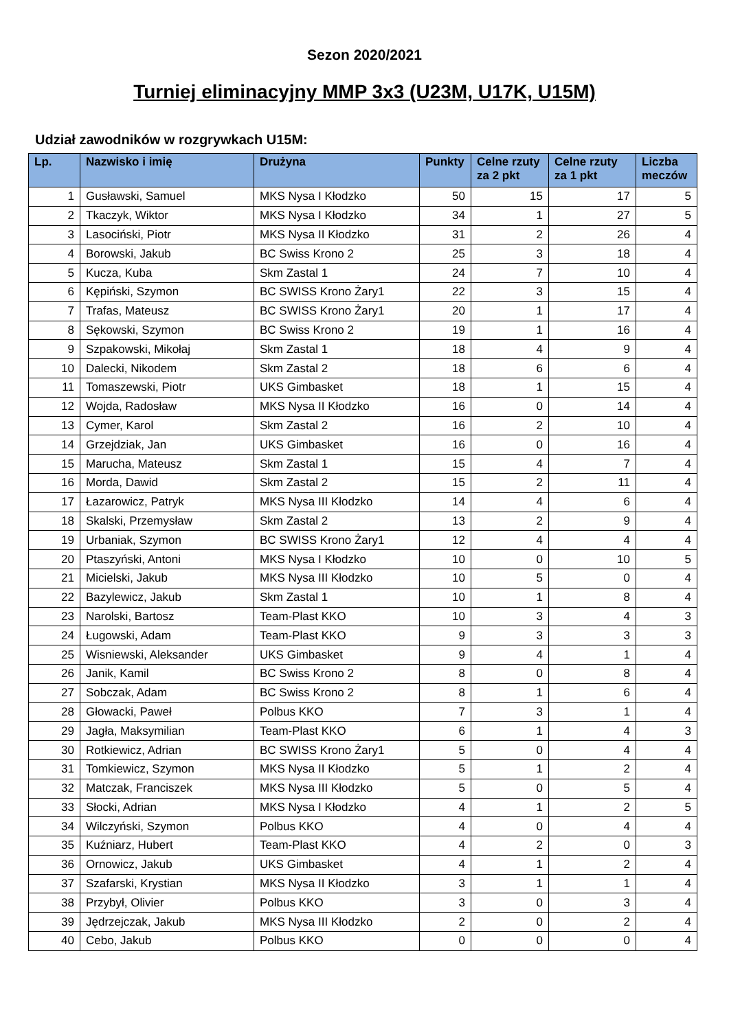Sezon 2020/2021
Turniej eliminacyjny MMP 3x3 (U23M, U17K, U15M)
Udział zawodników w rozgrywkach U15M:
| Lp. | Nazwisko i imię | Drużyna | Punkty | Celne rzuty za 2 pkt | Celne rzuty za 1 pkt | Liczba meczów |
| --- | --- | --- | --- | --- | --- | --- |
| 1 | Gusławski, Samuel | MKS Nysa I Kłodzko | 50 | 15 | 17 | 5 |
| 2 | Tkaczyk, Wiktor | MKS Nysa I Kłodzko | 34 | 1 | 27 | 5 |
| 3 | Lasociński, Piotr | MKS Nysa II Kłodzko | 31 | 2 | 26 | 4 |
| 4 | Borowski, Jakub | BC Swiss Krono 2 | 25 | 3 | 18 | 4 |
| 5 | Kucza, Kuba | Skm Zastal 1 | 24 | 7 | 10 | 4 |
| 6 | Kępiński, Szymon | BC SWISS Krono Żary1 | 22 | 3 | 15 | 4 |
| 7 | Trafas, Mateusz | BC SWISS Krono Żary1 | 20 | 1 | 17 | 4 |
| 8 | Sękowski, Szymon | BC Swiss Krono 2 | 19 | 1 | 16 | 4 |
| 9 | Szpakowski, Mikołaj | Skm Zastal 1 | 18 | 4 | 9 | 4 |
| 10 | Dalecki, Nikodem | Skm Zastal 2 | 18 | 6 | 6 | 4 |
| 11 | Tomaszewski, Piotr | UKS Gimbasket | 18 | 1 | 15 | 4 |
| 12 | Wojda, Radosław | MKS Nysa II Kłodzko | 16 | 0 | 14 | 4 |
| 13 | Cymer, Karol | Skm Zastal 2 | 16 | 2 | 10 | 4 |
| 14 | Grzejdziak, Jan | UKS Gimbasket | 16 | 0 | 16 | 4 |
| 15 | Marucha, Mateusz | Skm Zastal 1 | 15 | 4 | 7 | 4 |
| 16 | Morda, Dawid | Skm Zastal 2 | 15 | 2 | 11 | 4 |
| 17 | Łazarowicz, Patryk | MKS Nysa III Kłodzko | 14 | 4 | 6 | 4 |
| 18 | Skalski, Przemysław | Skm Zastal 2 | 13 | 2 | 9 | 4 |
| 19 | Urbaniak, Szymon | BC SWISS Krono Żary1 | 12 | 4 | 4 | 4 |
| 20 | Ptaszyński, Antoni | MKS Nysa I Kłodzko | 10 | 0 | 10 | 5 |
| 21 | Micielski, Jakub | MKS Nysa III Kłodzko | 10 | 5 | 0 | 4 |
| 22 | Bazylewicz, Jakub | Skm Zastal 1 | 10 | 1 | 8 | 4 |
| 23 | Narolski, Bartosz | Team-Plast KKO | 10 | 3 | 4 | 3 |
| 24 | Ługowski, Adam | Team-Plast KKO | 9 | 3 | 3 | 3 |
| 25 | Wisniewski, Aleksander | UKS Gimbasket | 9 | 4 | 1 | 4 |
| 26 | Janik, Kamil | BC Swiss Krono 2 | 8 | 0 | 8 | 4 |
| 27 | Sobczak, Adam | BC Swiss Krono 2 | 8 | 1 | 6 | 4 |
| 28 | Głowacki, Paweł | Polbus KKO | 7 | 3 | 1 | 4 |
| 29 | Jagła, Maksymilian | Team-Plast KKO | 6 | 1 | 4 | 3 |
| 30 | Rotkiewicz, Adrian | BC SWISS Krono Żary1 | 5 | 0 | 4 | 4 |
| 31 | Tomkiewicz, Szymon | MKS Nysa II Kłodzko | 5 | 1 | 2 | 4 |
| 32 | Matczak, Franciszek | MKS Nysa III Kłodzko | 5 | 0 | 5 | 4 |
| 33 | Słocki, Adrian | MKS Nysa I Kłodzko | 4 | 1 | 2 | 5 |
| 34 | Wilczyński, Szymon | Polbus KKO | 4 | 0 | 4 | 4 |
| 35 | Kuźniarz, Hubert | Team-Plast KKO | 4 | 2 | 0 | 3 |
| 36 | Ornowicz, Jakub | UKS Gimbasket | 4 | 1 | 2 | 4 |
| 37 | Szafarski, Krystian | MKS Nysa II Kłodzko | 3 | 1 | 1 | 4 |
| 38 | Przybył, Olivier | Polbus KKO | 3 | 0 | 3 | 4 |
| 39 | Jędrzejczak, Jakub | MKS Nysa III Kłodzko | 2 | 0 | 2 | 4 |
| 40 | Cebo, Jakub | Polbus KKO | 0 | 0 | 0 | 4 |